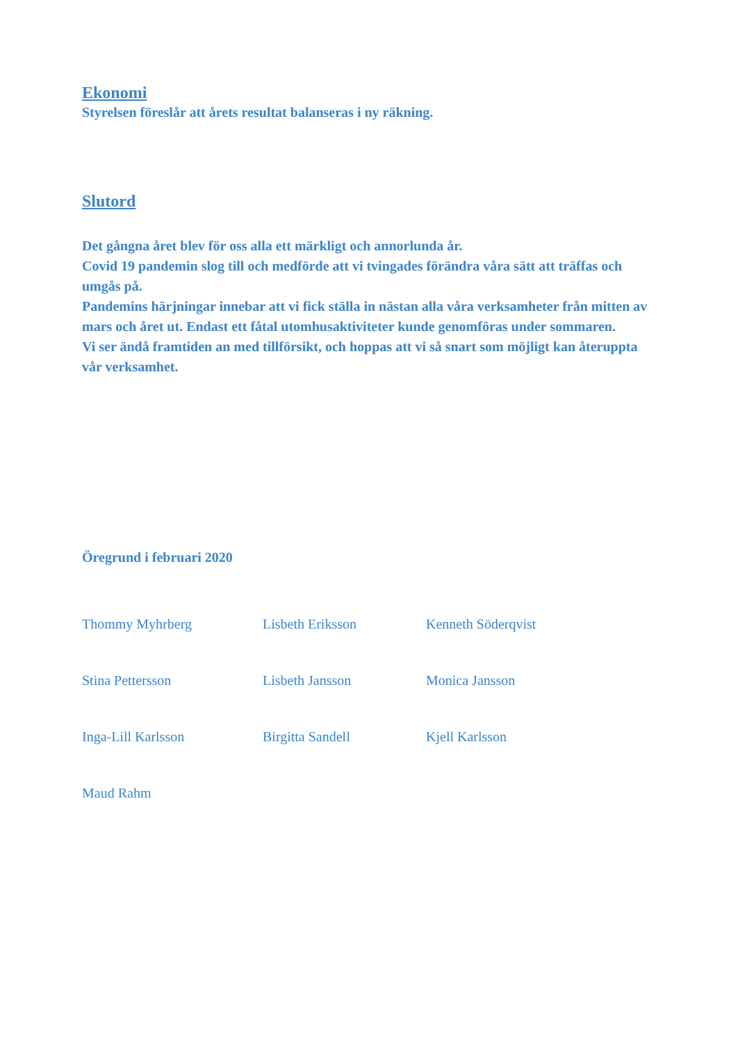Ekonomi
Styrelsen föreslår att årets resultat balanseras i ny räkning.
Slutord
Det gångna året blev för oss alla ett märkligt och annorlunda år.
Covid 19 pandemin slog till och medförde att vi tvingades förändra våra sätt att träffas och umgås på.
Pandemins härjningar innebar att vi fick ställa in nästan alla våra verksamheter från mitten av mars och året ut. Endast ett fåtal utomhusaktiviteter kunde genomföras under sommaren.
Vi ser ändå framtiden an med tillförsikt, och hoppas att vi så snart som möjligt kan återuppta vår verksamhet.
Öregrund i februari 2020
Thommy Myhrberg
Lisbeth Eriksson
Kenneth Söderqvist
Stina Pettersson
Lisbeth Jansson
Monica Jansson
Inga-Lill Karlsson
Birgitta Sandell
Kjell Karlsson
Maud Rahm